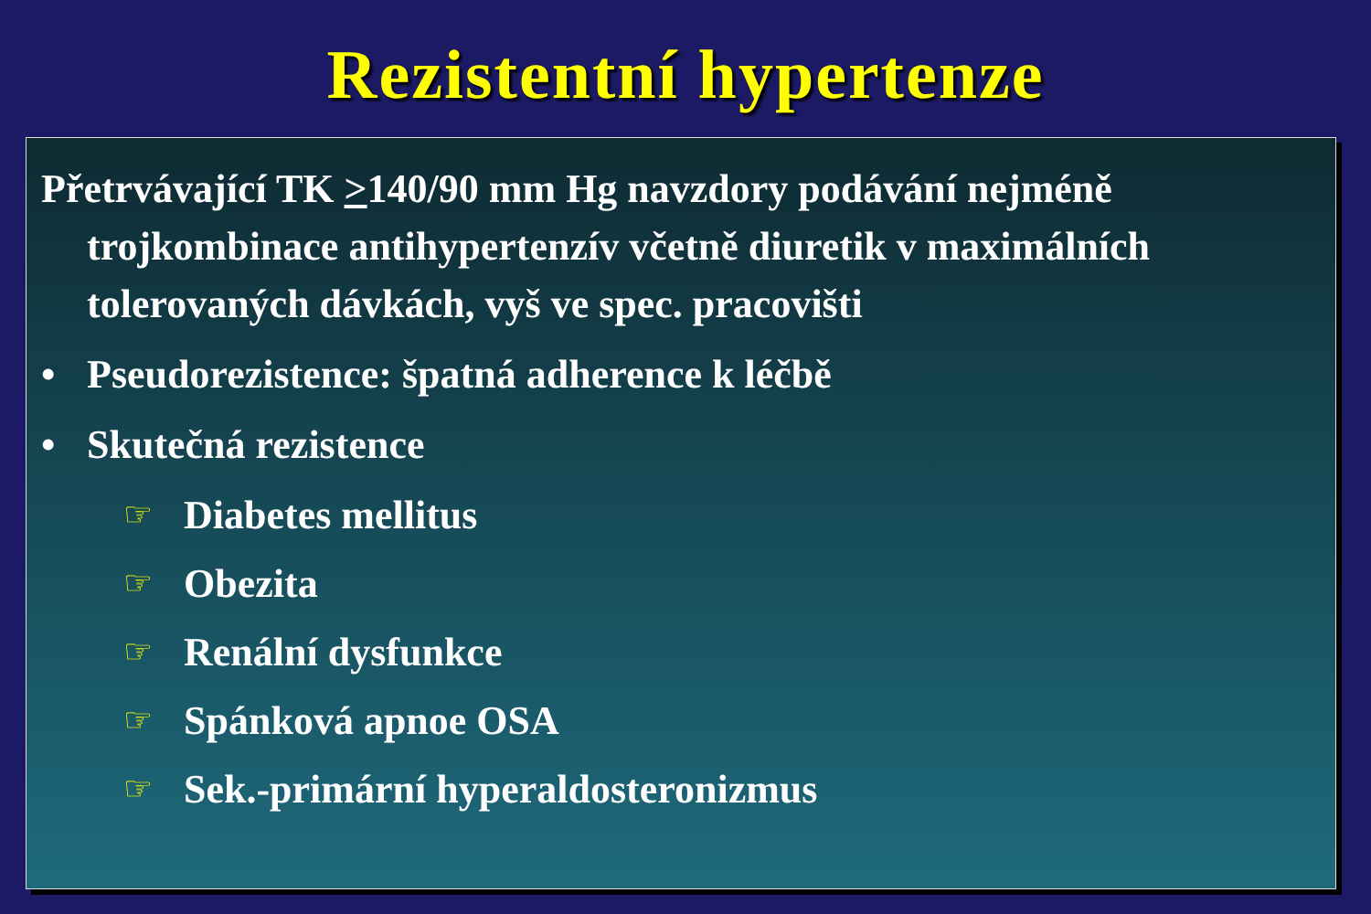Rezistentní hypertenze
Přetrvávající TK >140/90 mm Hg navzdory podávání nejméně trojkombinace antihypertenzív včetně diuretik v maximálních tolerovaných dávkách, vyš ve spec. pracovišti
• Pseudorezistence: špatná adherence k léčbě
• Skutečná rezistence
☞ Diabetes mellitus
☞ Obezita
☞ Renální dysfunkce
☞ Spánková apnoe OSA
☞ Sek.-primární hyperaldosteronizmus